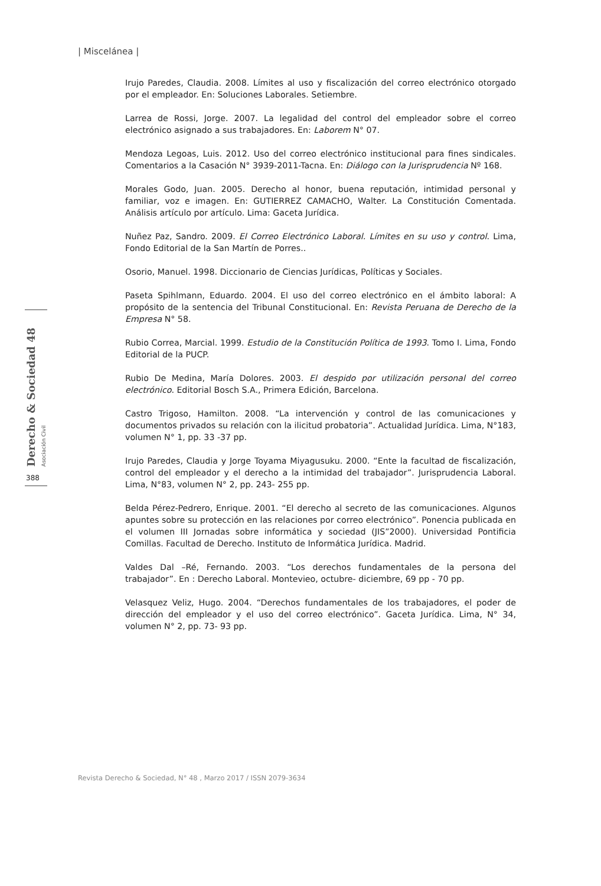| Miscelánea |
Derecho & Sociedad 48 Asociación Civil
388
Irujo Paredes, Claudia. 2008. Límites al uso y fiscalización del correo electrónico otorgado por el empleador. En: Soluciones Laborales. Setiembre.
Larrea de Rossi, Jorge. 2007. La legalidad del control del empleador sobre el correo electrónico asignado a sus trabajadores. En: Laborem N° 07.
Mendoza Legoas, Luis. 2012. Uso del correo electrónico institucional para fines sindicales. Comentarios a la Casación N° 3939-2011-Tacna. En: Diálogo con la Jurisprudencia Nº 168.
Morales Godo, Juan. 2005. Derecho al honor, buena reputación, intimidad personal y familiar, voz e imagen. En: GUTIERREZ CAMACHO, Walter. La Constitución Comentada. Análisis artículo por artículo. Lima: Gaceta Jurídica.
Nuñez Paz, Sandro. 2009. El Correo Electrónico Laboral. Límites en su uso y control. Lima, Fondo Editorial de la San Martín de Porres..
Osorio, Manuel. 1998. Diccionario de Ciencias Jurídicas, Políticas y Sociales.
Paseta Spihlmann, Eduardo. 2004. El uso del correo electrónico en el ámbito laboral: A propósito de la sentencia del Tribunal Constitucional. En: Revista Peruana de Derecho de la Empresa N° 58.
Rubio Correa, Marcial. 1999. Estudio de la Constitución Política de 1993. Tomo I. Lima, Fondo Editorial de la PUCP.
Rubio De Medina, María Dolores. 2003. El despido por utilización personal del correo electrónico. Editorial Bosch S.A., Primera Edición, Barcelona.
Castro Trigoso, Hamilton. 2008. “La intervención y control de las comunicaciones y documentos privados su relación con la ilicitud probatoria”. Actualidad Jurídica. Lima, N°183, volumen N° 1, pp. 33 -37 pp.
Irujo Paredes, Claudia y Jorge Toyama Miyagusuku. 2000. “Ente la facultad de fiscalización, control del empleador y el derecho a la intimidad del trabajador”. Jurisprudencia Laboral. Lima, N°83, volumen N° 2, pp. 243- 255 pp.
Belda Pérez-Pedrero, Enrique. 2001. “El derecho al secreto de las comunicaciones. Algunos apuntes sobre su protección en las relaciones por correo electrónico”. Ponencia publicada en el volumen III Jornadas sobre informática y sociedad (JIS”2000). Universidad Pontificia Comillas. Facultad de Derecho. Instituto de Informática Jurídica. Madrid.
Valdes Dal –Ré, Fernando. 2003. “Los derechos fundamentales de la persona del trabajador”. En : Derecho Laboral. Montevieo, octubre- diciembre, 69 pp - 70 pp.
Velasquez Veliz, Hugo. 2004. “Derechos fundamentales de los trabajadores, el poder de dirección del empleador y el uso del correo electrónico”. Gaceta Jurídica. Lima, N° 34, volumen N° 2, pp. 73- 93 pp.
Revista Derecho & Sociedad, N° 48 , Marzo 2017 / ISSN 2079-3634